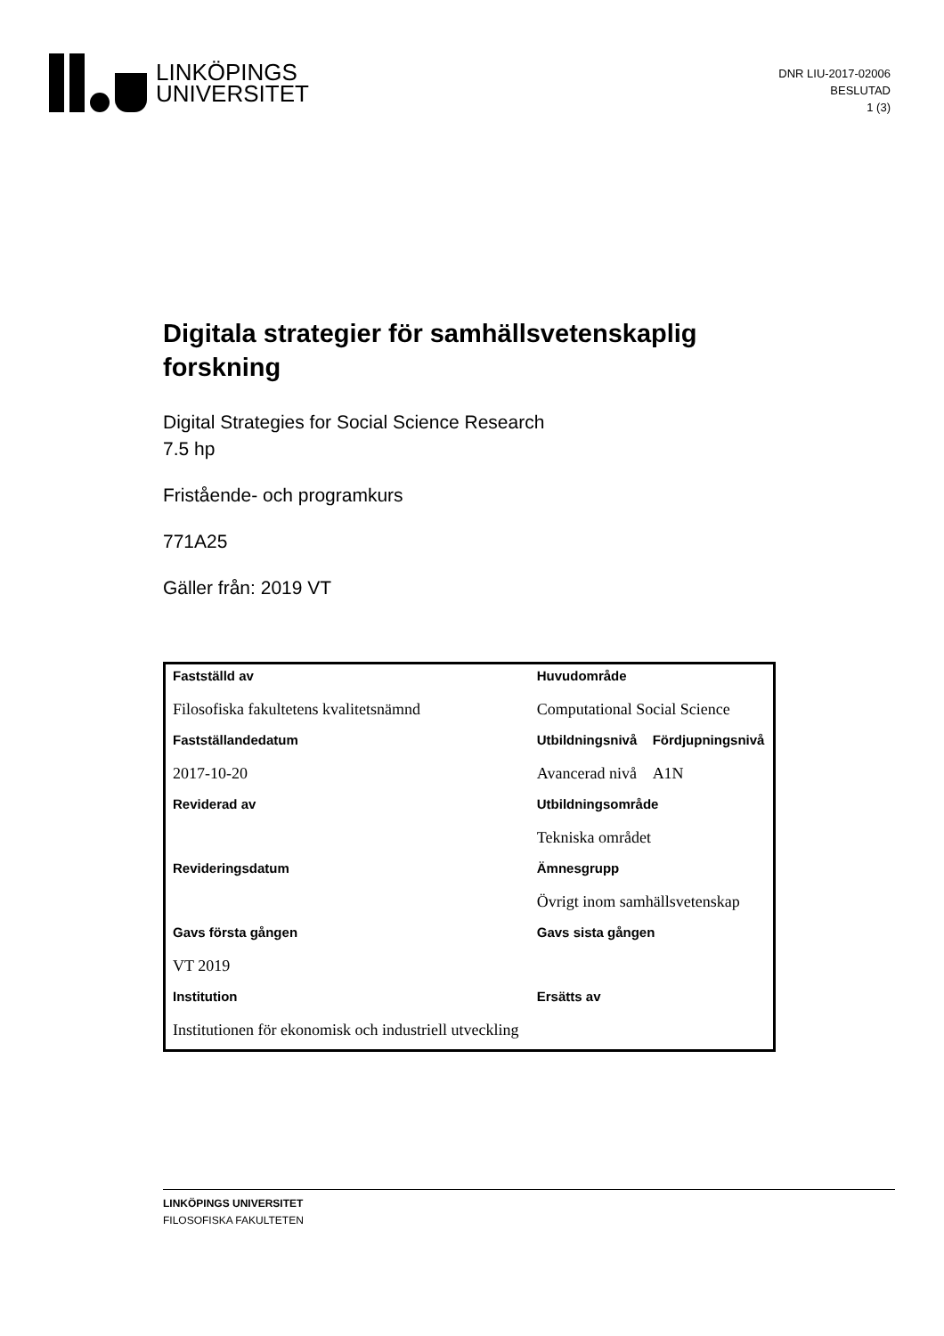LINKÖPINGS
UNIVERSITET
DNR LIU-2017-02006
BESLUTAD
1 (3)
Digitala strategier för samhällsvetenskaplig forskning
Digital Strategies for Social Science Research
7.5 hp
Fristående- och programkurs
771A25
Gäller från: 2019 VT
| Fastställd av | Huvudområde | |
| Filosofiska fakultetens kvalitetsnämnd | Computational Social Science | |
| Fastställandedatum | Utbildningsnivå | Fördjupningsnivå |
| 2017-10-20 | Avancerad nivå | A1N |
| Reviderad av | Utbildningsområde | |
| | Tekniska området | |
| Revideringsdatum | Ämnesgrupp | |
| | Övrigt inom samhällsvetenskap | |
| Gavs första gången | Gavs sista gången | |
| VT 2019 | | |
| Institution | Ersätts av | |
| Institutionen för ekonomisk och industriell utveckling | | |
LINKÖPINGS UNIVERSITET
FILOSOFISKA FAKULTETEN